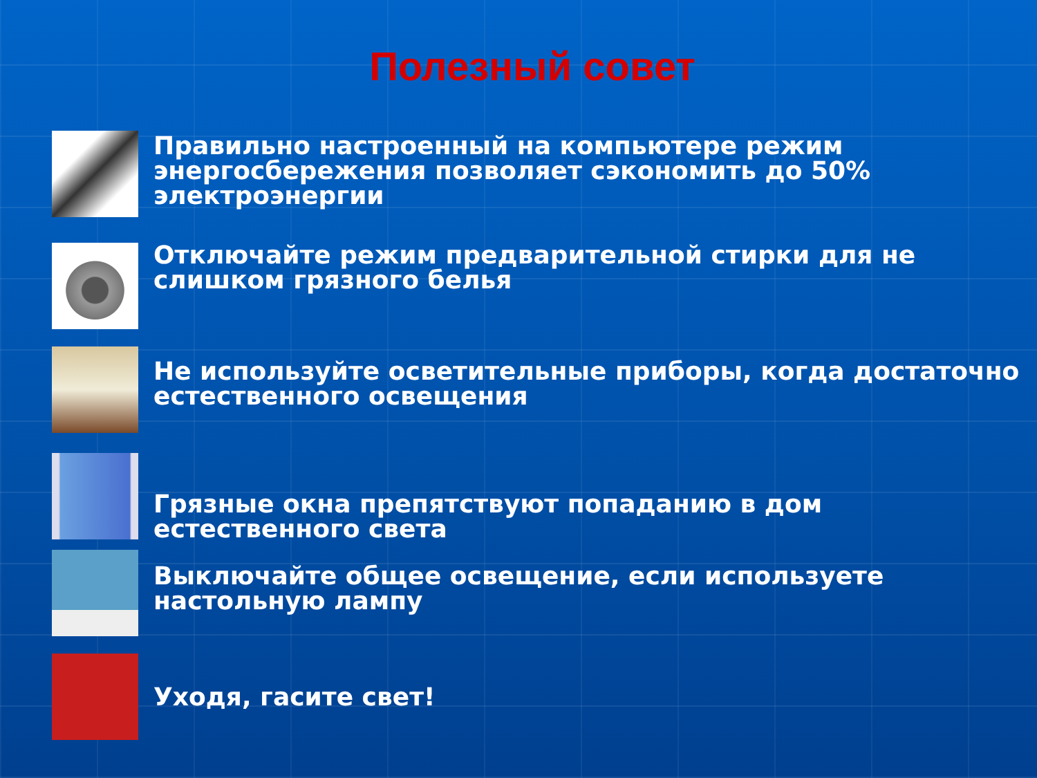Полезный совет
Правильно настроенный на компьютере режим энергосбережения позволяет сэкономить до 50% электроэнергии
Отключайте режим предварительной стирки для не слишком грязного белья
Не используйте осветительные приборы, когда достаточно естественного освещения
Грязные окна препятствуют попаданию в дом естественного света
Выключайте общее освещение, если используете настольную лампу
Уходя, гасите свет!